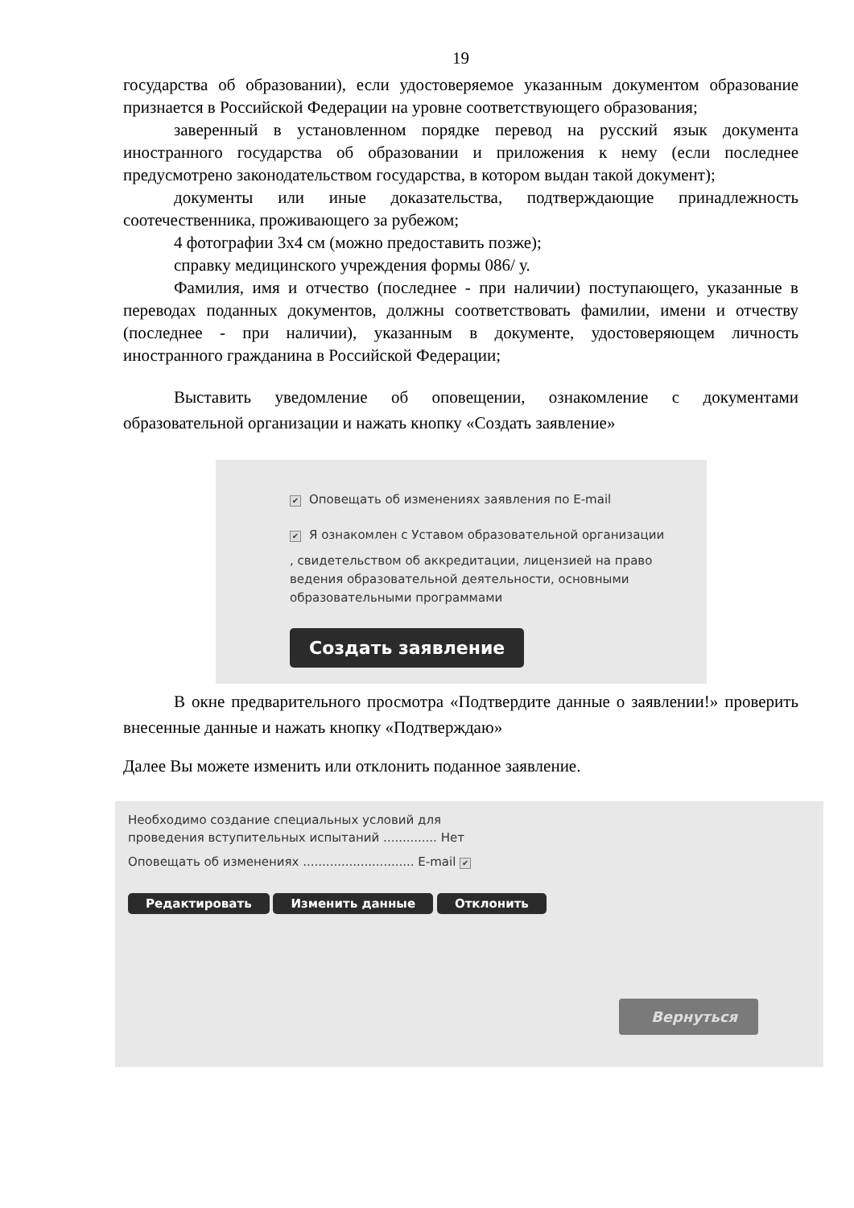19
государства об образовании), если удостоверяемое указанным документом образование признается в Российской Федерации на уровне соответствующего образования;
заверенный в установленном порядке перевод на русский язык документа иностранного государства об образовании и приложения к нему (если последнее предусмотрено законодательством государства, в котором выдан такой документ);
документы или иные доказательства, подтверждающие принадлежность соотечественника, проживающего за рубежом;
4 фотографии 3х4 см (можно предоставить позже);
справку медицинского учреждения формы 086/ у.
Фамилия, имя и отчество (последнее - при наличии) поступающего, указанные в переводах поданных документов, должны соответствовать фамилии, имени и отчеству (последнее - при наличии), указанным в документе, удостоверяющем личность иностранного гражданина в Российской Федерации;
Выставить уведомление об оповещении, ознакомление с документами образовательной организации и нажать кнопку «Создать заявление»
✔ Оповещать об изменениях заявления по E-mail
✔ Я ознакомлен с Уставом образовательной организации
, свидетельством об аккредитации, лицензией на право ведения образовательной деятельности, основными образовательными программами
Создать заявление
В окне предварительного просмотра «Подтвердите данные о заявлении!» проверить внесенные данные и нажать кнопку «Подтверждаю»
Далее Вы можете изменить или отклонить поданное заявление.
Необходимо создание специальных условий для
проведения вступительных испытаний .............. Нет
Оповещать об изменениях ............................. E-mail ✔
Редактировать Изменить данные Отклонить
Вернуться